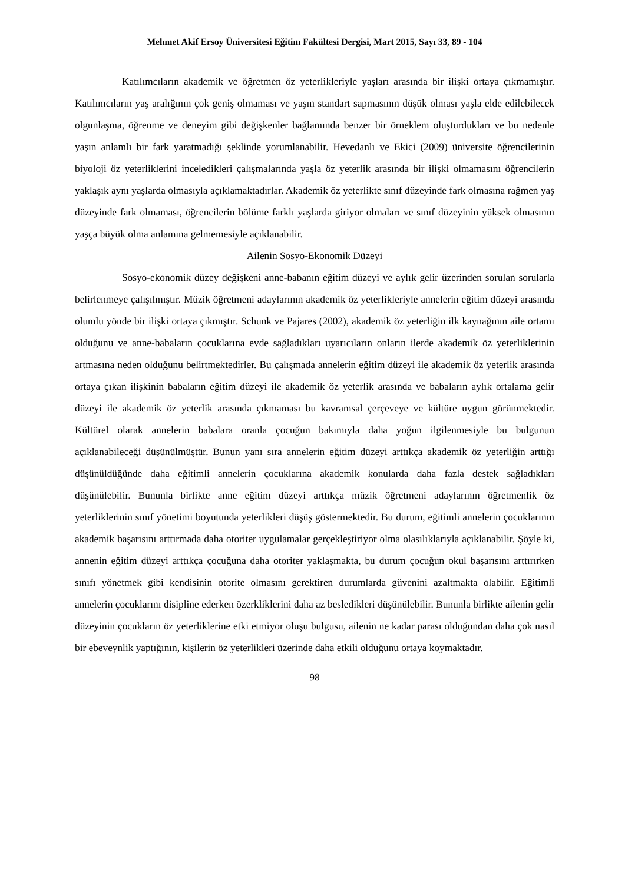Mehmet Akif Ersoy Üniversitesi Eğitim Fakültesi Dergisi, Mart 2015, Sayı 33, 89 - 104
Katılımcıların akademik ve öğretmen öz yeterlikleriyle yaşları arasında bir ilişki ortaya çıkmamıştır. Katılımcıların yaş aralığının çok geniş olmaması ve yaşın standart sapmasının düşük olması yaşla elde edilebilecek olgunlaşma, öğrenme ve deneyim gibi değişkenler bağlamında benzer bir örneklem oluşturdukları ve bu nedenle yaşın anlamlı bir fark yaratmadığı şeklinde yorumlanabilir. Hevedanlı ve Ekici (2009) üniversite öğrencilerinin biyoloji öz yeterliklerini inceledikleri çalışmalarında yaşla öz yeterlik arasında bir ilişki olmamasını öğrencilerin yaklaşık aynı yaşlarda olmasıyla açıklamaktadırlar. Akademik öz yeterlikte sınıf düzeyinde fark olmasına rağmen yaş düzeyinde fark olmaması, öğrencilerin bölüme farklı yaşlarda giriyor olmaları ve sınıf düzeyinin yüksek olmasının yaşça büyük olma anlamına gelmemesiyle açıklanabilir.
Ailenin Sosyo-Ekonomik Düzeyi
Sosyo-ekonomik düzey değişkeni anne-babanın eğitim düzeyi ve aylık gelir üzerinden sorulan sorularla belirlenmeye çalışılmıştır. Müzik öğretmeni adaylarının akademik öz yeterlikleriyle annelerin eğitim düzeyi arasında olumlu yönde bir ilişki ortaya çıkmıştır. Schunk ve Pajares (2002), akademik öz yeterliğin ilk kaynağının aile ortamı olduğunu ve anne-babaların çocuklarına evde sağladıkları uyarıcıların onların ilerde akademik öz yeterliklerinin artmasına neden olduğunu belirtmektedirler. Bu çalışmada annelerin eğitim düzeyi ile akademik öz yeterlik arasında ortaya çıkan ilişkinin babaların eğitim düzeyi ile akademik öz yeterlik arasında ve babaların aylık ortalama gelir düzeyi ile akademik öz yeterlik arasında çıkmaması bu kavramsal çerçeveye ve kültüre uygun görünmektedir. Kültürel olarak annelerin babalara oranla çocuğun bakımıyla daha yoğun ilgilenmesiyle bu bulgunun açıklanabileceği düşünülmüştür. Bunun yanı sıra annelerin eğitim düzeyi arttıkça akademik öz yeterliğin arttığı düşünüldüğünde daha eğitimli annelerin çocuklarına akademik konularda daha fazla destek sağladıkları düşünülebilir. Bununla birlikte anne eğitim düzeyi arttıkça müzik öğretmeni adaylarının öğretmenlik öz yeterliklerinin sınıf yönetimi boyutunda yeterlikleri düşüş göstermektedir. Bu durum, eğitimli annelerin çocuklarının akademik başarısını arttırmada daha otoriter uygulamalar gerçekleştiriyor olma olasılıklarıyla açıklanabilir. Şöyle ki, annenin eğitim düzeyi arttıkça çocuğuna daha otoriter yaklaşmakta, bu durum çocuğun okul başarısını arttırırken sınıfı yönetmek gibi kendisinin otorite olmasını gerektiren durumlarda güvenini azaltmakta olabilir. Eğitimli annelerin çocuklarını disipline ederken özerkliklerini daha az besledikleri düşünülebilir. Bununla birlikte ailenin gelir düzeyinin çocukların öz yeterliklerine etki etmiyor oluşu bulgusu, ailenin ne kadar parası olduğundan daha çok nasıl bir ebeveynlik yaptığının, kişilerin öz yeterlikleri üzerinde daha etkili olduğunu ortaya koymaktadır.
98